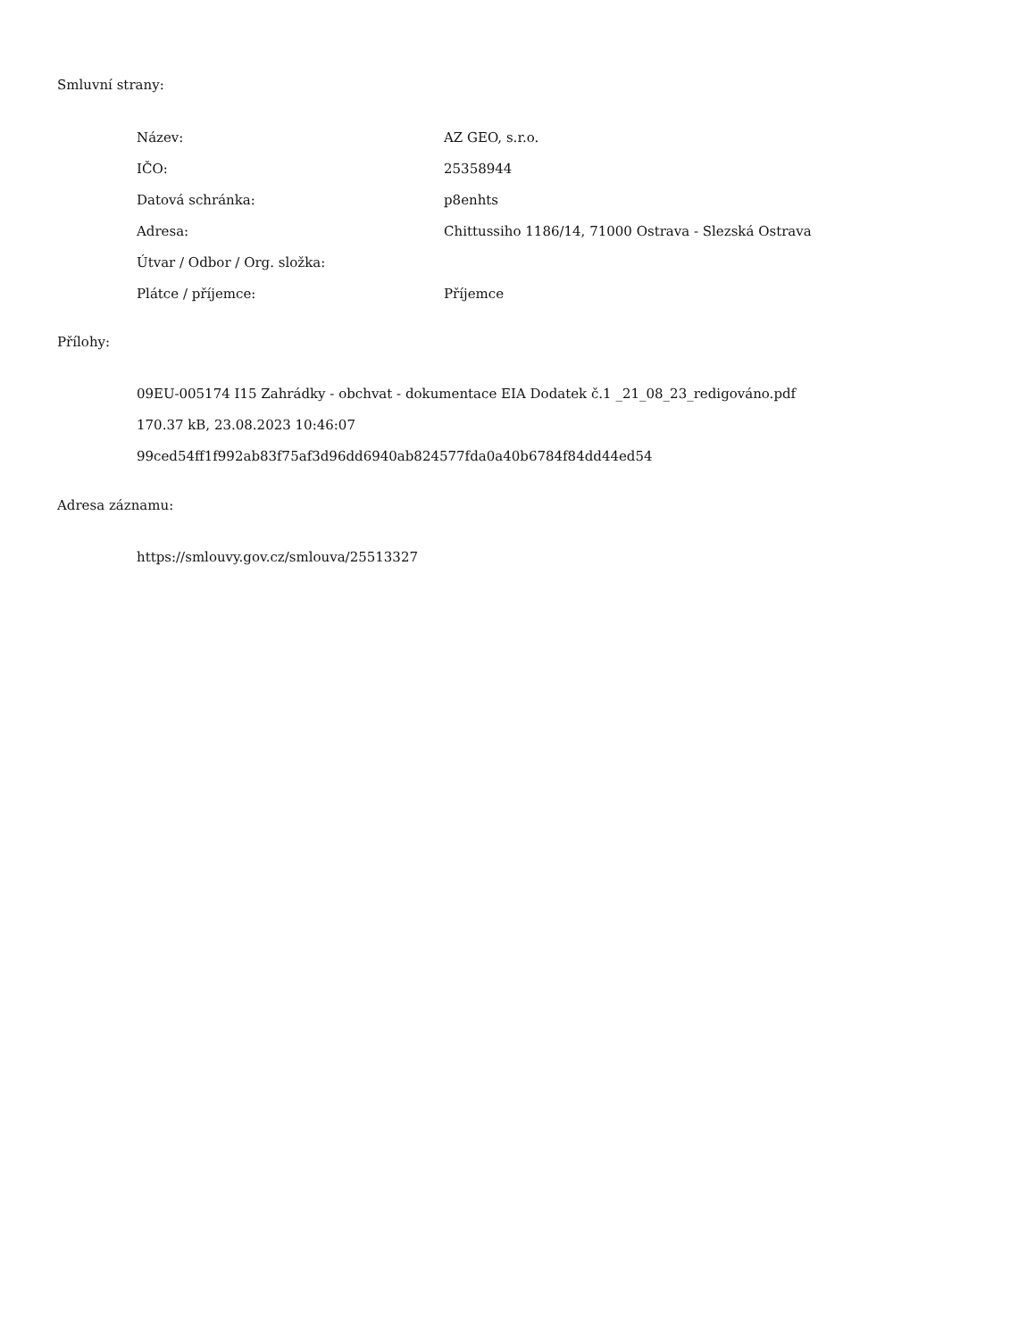Smluvní strany:
| Název: | AZ GEO, s.r.o. |
| IČO: | 25358944 |
| Datová schránka: | p8enhts |
| Adresa: | Chittussiho 1186/14, 71000 Ostrava - Slezská Ostrava |
| Útvar / Odbor / Org. složka: | |
| Plátce / příjemce: | Příjemce |
Přílohy:
09EU-005174 I15 Zahrádky - obchvat - dokumentace EIA Dodatek č.1 _21_08_23_redigováno.pdf
170.37 kB, 23.08.2023 10:46:07
99ced54ff1f992ab83f75af3d96dd6940ab824577fda0a40b6784f84dd44ed54
Adresa záznamu:
https://smlouvy.gov.cz/smlouva/25513327